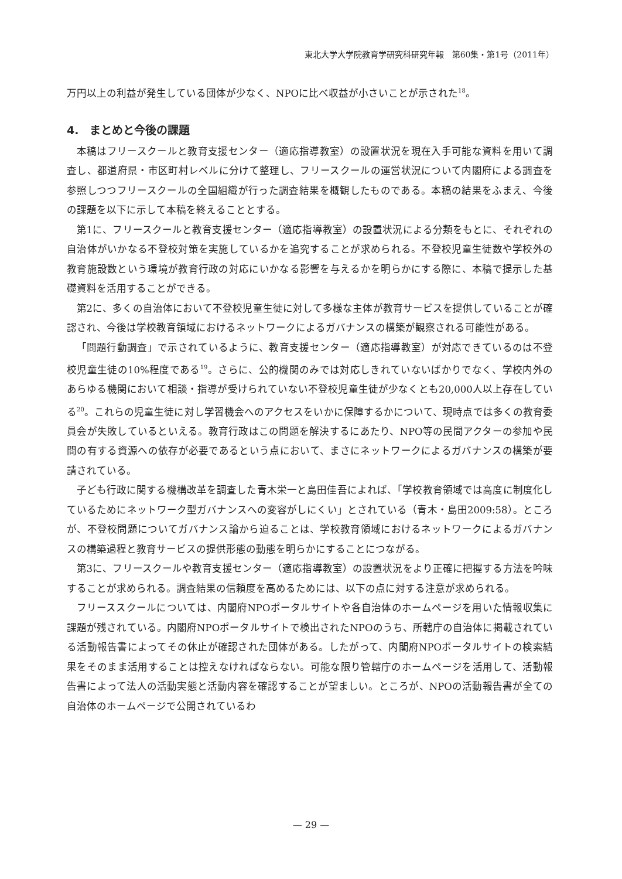東北大学大学院教育学研究科研究年報　第60集・第1号（2011年）
万円以上の利益が発生している団体が少なく、NPOに比べ収益が小さいことが示された<sup>18</sup>。
4.　まとめと今後の課題
本稿はフリースクールと教育支援センター（適応指導教室）の設置状況を現在入手可能な資料を用いて調査し、都道府県・市区町村レベルに分けて整理し、フリースクールの運営状況について内閣府による調査を参照しつつフリースクールの全国組織が行った調査結果を概観したものである。本稿の結果をふまえ、今後の課題を以下に示して本稿を終えることとする。
第1に、フリースクールと教育支援センター（適応指導教室）の設置状況による分類をもとに、それぞれの自治体がいかなる不登校対策を実施しているかを追究することが求められる。不登校児童生徒数や学校外の教育施設数という環境が教育行政の対応にいかなる影響を与えるかを明らかにする際に、本稿で提示した基礎資料を活用することができる。
第2に、多くの自治体において不登校児童生徒に対して多様な主体が教育サービスを提供していることが確認され、今後は学校教育領域におけるネットワークによるガバナンスの構築が観察される可能性がある。
「問題行動調査」で示されているように、教育支援センター（適応指導教室）が対応できているのは不登校児童生徒の10%程度である<sup>19</sup>。さらに、公的機関のみでは対応しきれていないばかりでなく、学校内外のあらゆる機関において相談・指導が受けられていない不登校児童生徒が少なくとも20,000人以上存在している<sup>20</sup>。これらの児童生徒に対し学習機会へのアクセスをいかに保障するかについて、現時点では多くの教育委員会が失敗しているといえる。教育行政はこの問題を解決するにあたり、NPO等の民間アクターの参加や民間の有する資源への依存が必要であるという点において、まさにネットワークによるガバナンスの構築が要請されている。
子ども行政に関する機構改革を調査した青木栄一と島田佳吾によれば、「学校教育領域では高度に制度化しているためにネットワーク型ガバナンスへの変容がしにくい」とされている（青木・島田2009:58）。ところが、不登校問題についてガバナンス論から迫ることは、学校教育領域におけるネットワークによるガバナンスの構築過程と教育サービスの提供形態の動態を明らかにすることにつながる。
第3に、フリースクールや教育支援センター（適応指導教室）の設置状況をより正確に把握する方法を吟味することが求められる。調査結果の信頼度を高めるためには、以下の点に対する注意が求められる。
フリーススクールについては、内閣府NPOポータルサイトや各自治体のホームページを用いた情報収集に課題が残されている。内閣府NPOポータルサイトで検出されたNPOのうち、所轄庁の自治体に掲載されている活動報告書によってその休止が確認された団体がある。したがって、内閣府NPOポータルサイトの検索結果をそのまま活用することは控えなければならない。可能な限り管轄庁のホームページを活用して、活動報告書によって法人の活動実態と活動内容を確認することが望ましい。ところが、NPOの活動報告書が全ての自治体のホームページで公開されているわ
— 29 —